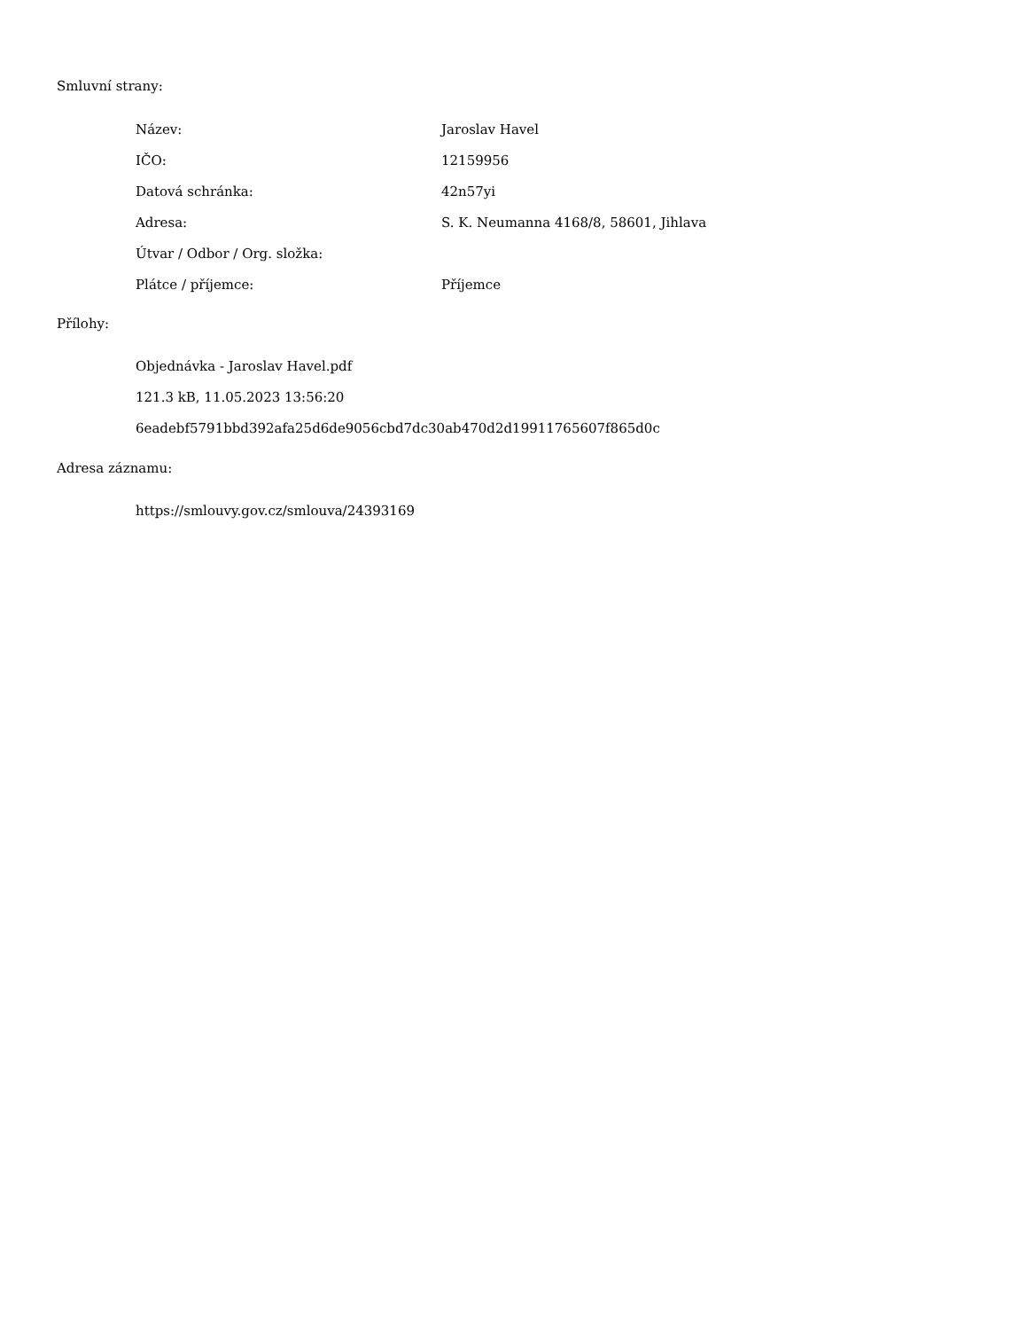Smluvní strany:
| Název: | Jaroslav Havel |
| IČO: | 12159956 |
| Datová schránka: | 42n57yi |
| Adresa: | S. K. Neumanna 4168/8, 58601, Jihlava |
| Útvar / Odbor / Org. složka: | |
| Plátce / příjemce: | Příjemce |
Přílohy:
Objednávka - Jaroslav Havel.pdf
121.3 kB, 11.05.2023 13:56:20
6eadebf5791bbd392afa25d6de9056cbd7dc30ab470d2d19911765607f865d0c
Adresa záznamu:
https://smlouvy.gov.cz/smlouva/24393169